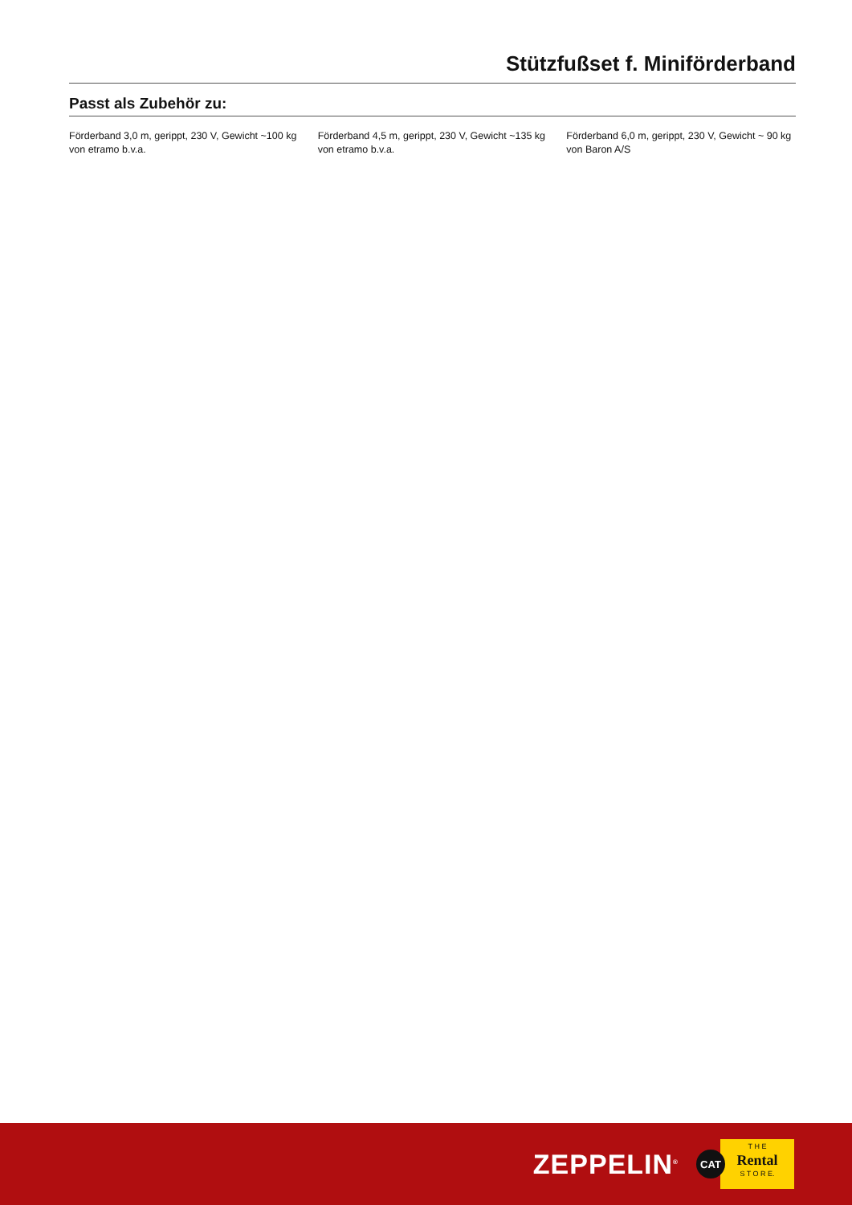Stützfußset f. Miniförderband
Passt als Zubehör zu:
Förderband 3,0 m, gerippt, 230 V, Gewicht ~100 kg von etramo b.v.a.
Förderband 4,5 m, gerippt, 230 V, Gewicht ~135 kg von etramo b.v.a.
Förderband 6,0 m, gerippt, 230 V, Gewicht ~ 90 kg von Baron A/S
ZEPPELIN<sup>®</sup>
CAT
T H E
Rental
S T O R E.